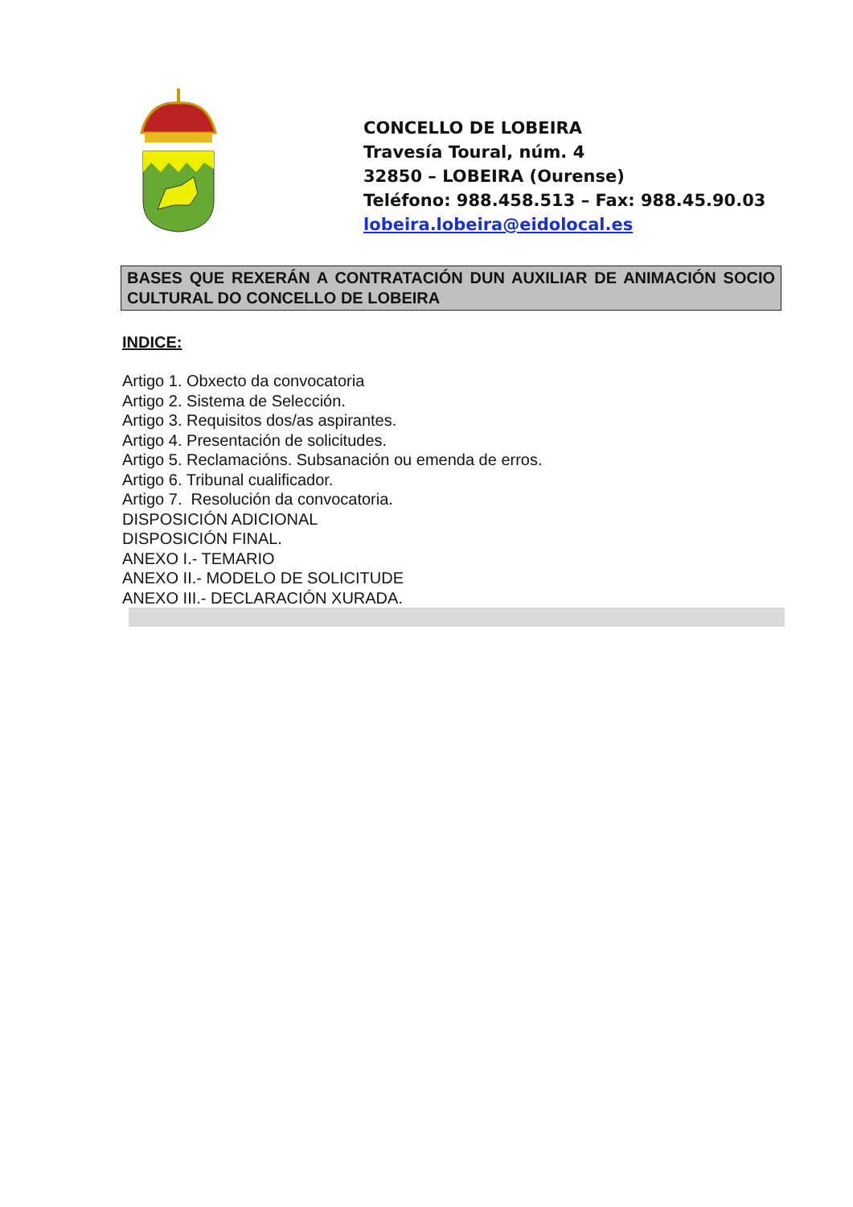CONCELLO DE LOBEIRA
Travesía Toural, núm. 4
32850 – LOBEIRA (Ourense)
Teléfono: 988.458.513 – Fax: 988.45.90.03
lobeira.lobeira@eidolocal.es
BASES QUE REXERÁN A CONTRATACIÓN DUN AUXILIAR DE ANIMACIÓN SOCIO CULTURAL DO CONCELLO DE LOBEIRA
INDICE:
Artigo 1. Obxecto da convocatoria
Artigo 2. Sistema de Selección.
Artigo 3. Requisitos dos/as aspirantes.
Artigo 4. Presentación de solicitudes.
Artigo 5. Reclamacións. Subsanación ou emenda de erros.
Artigo 6. Tribunal cualificador.
Artigo 7. Resolución da convocatoria.
DISPOSICIÓN ADICIONAL
DISPOSICIÓN FINAL.
ANEXO I.- TEMARIO
ANEXO II.- MODELO DE SOLICITUDE
ANEXO III.- DECLARACIÓN XURADA.